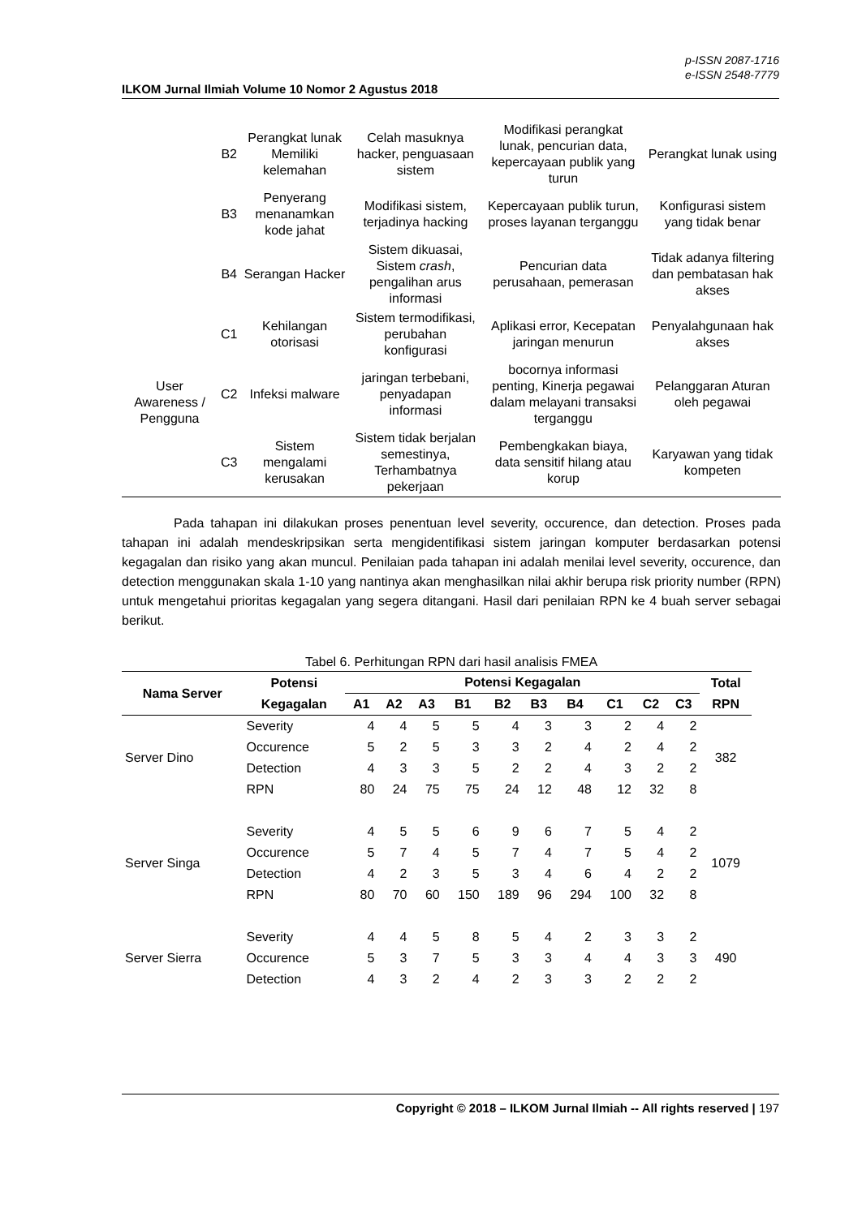p-ISSN 2087-1716
e-ISSN 2548-7779
ILKOM Jurnal Ilmiah Volume 10 Nomor 2 Agustus 2018
| | B2 | Perangkat lunak Memiliki kelemahan | Celah masuknya hacker, penguasaan sistem | Modifikasi perangkat lunak, pencurian data, kepercayaan publik yang turun | Perangkat lunak using |
| | B3 | Penyerang menanamkan kode jahat | Modifikasi sistem, terjadinya hacking | Kepercayaan publik turun, proses layanan terganggu | Konfigurasi sistem yang tidak benar |
| | B4 | Serangan Hacker | Sistem dikuasai, Sistem crash , pengalihan arus informasi | Pencurian data perusahaan, pemerasan | Tidak adanya filtering dan pembatasan hak akses |
| User Awareness / Pengguna | C1 | Kehilangan otorisasi | Sistem termodifikasi, perubahan konfigurasi | Aplikasi error, Kecepatan jaringan menurun | Penyalahgunaan hak akses |
| | C2 | Infeksi malware | jaringan terbebani, penyadapan informasi | bocornya informasi penting, Kinerja pegawai dalam melayani transaksi terganggu | Pelanggaran Aturan oleh pegawai |
| | C3 | Sistem mengalami kerusakan | Sistem tidak berjalan semestinya, Terhambatnya pekerjaan | Pembengkakan biaya, data sensitif hilang atau korup | Karyawan yang tidak kompeten |
Pada tahapan ini dilakukan proses penentuan level severity, occurence, dan detection. Proses pada tahapan ini adalah mendeskripsikan serta mengidentifikasi sistem jaringan komputer berdasarkan potensi kegagalan dan risiko yang akan muncul. Penilaian pada tahapan ini adalah menilai level severity, occurence, dan detection menggunakan skala 1-10 yang nantinya akan menghasilkan nilai akhir berupa risk priority number (RPN) untuk mengetahui prioritas kegagalan yang segera ditangani. Hasil dari penilaian RPN ke 4 buah server sebagai berikut.
Tabel 6. Perhitungan RPN dari hasil analisis FMEA
| Nama Server | Potensi Kegagalan | Potensi Kegagalan | | | | | | | | | | Total RPN |
| --- | --- | --- | --- | --- | --- | --- | --- | --- | --- | --- | --- | --- |
| | | A1 | A2 | A3 | B1 | B2 | B3 | B4 | C1 | C2 | C3 | |
| Server Dino | Severity | 4 | 4 | 5 | 5 | 4 | 3 | 3 | 2 | 4 | 2 | 382 |
| | Occurence | 5 | 2 | 5 | 3 | 3 | 2 | 4 | 2 | 4 | 2 | |
| | Detection | 4 | 3 | 3 | 5 | 2 | 2 | 4 | 3 | 2 | 2 | |
| | RPN | 80 | 24 | 75 | 75 | 24 | 12 | 48 | 12 | 32 | 8 | |
| Server Singa | Severity | 4 | 5 | 5 | 6 | 9 | 6 | 7 | 5 | 4 | 2 | 1079 |
| | Occurence | 5 | 7 | 4 | 5 | 7 | 4 | 7 | 5 | 4 | 2 | |
| | Detection | 4 | 2 | 3 | 5 | 3 | 4 | 6 | 4 | 2 | 2 | |
| | RPN | 80 | 70 | 60 | 150 | 189 | 96 | 294 | 100 | 32 | 8 | |
| Server Sierra | Severity | 4 | 4 | 5 | 8 | 5 | 4 | 2 | 3 | 3 | 2 | 490 |
| | Occurence | 5 | 3 | 7 | 5 | 3 | 3 | 4 | 4 | 3 | 3 | |
| | Detection | 4 | 3 | 2 | 4 | 2 | 3 | 3 | 2 | 2 | 2 | |
Copyright © 2018 – ILKOM Jurnal Ilmiah -- All rights reserved | 197